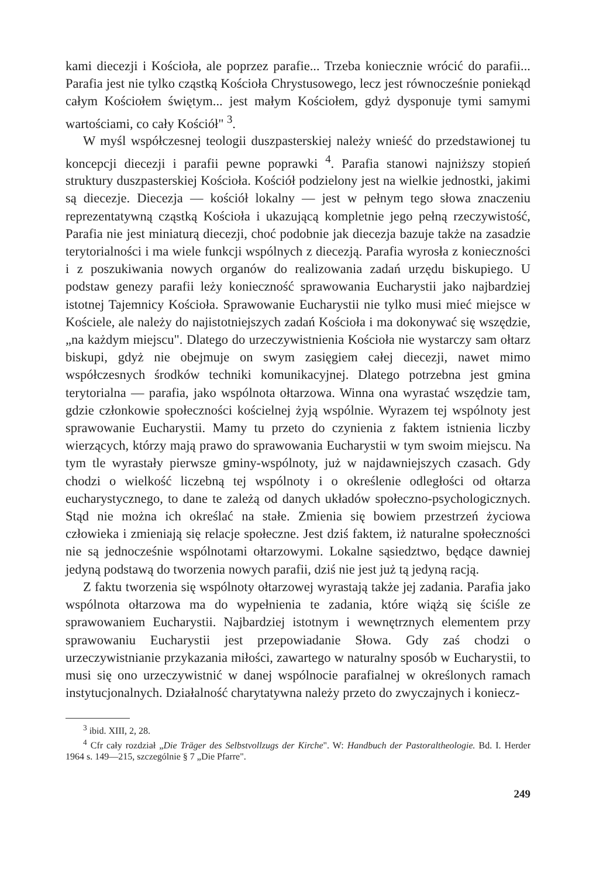kami diecezji i Kościoła, ale poprzez parafie... Trzeba koniecznie wrócić do parafii... Parafia jest nie tylko cząstką Kościoła Chrystusowego, lecz jest równocześnie poniekąd całym Kościołem świętym... jest małym Kościołem, gdyż dysponuje tymi samymi wartościami, co cały Kościół" <sup>3</sup>.
W myśl współczesnej teologii duszpasterskiej należy wnieść do przedstawionej tu koncepcji diecezji i parafii pewne poprawki <sup>4</sup>. Parafia stanowi najniższy stopień struktury duszpasterskiej Kościoła. Kościół podzielony jest na wielkie jednostki, jakimi są diecezje. Diecezja — kościół lokalny — jest w pełnym tego słowa znaczeniu reprezentatywną cząstką Kościoła i ukazującą kompletnie jego pełną rzeczywistość, Parafia nie jest miniaturą diecezji, choć podobnie jak diecezja bazuje także na zasadzie terytorialności i ma wiele funkcji wspólnych z diecezją. Parafia wyrosła z konieczności i z poszukiwania nowych organów do realizowania zadań urzędu biskupiego. U podstaw genezy parafii leży konieczność sprawowania Eucharystii jako najbardziej istotnej Tajemnicy Kościoła. Sprawowanie Eucharystii nie tylko musi mieć miejsce w Kościele, ale należy do najistotniejszych zadań Kościoła i ma dokonywać się wszędzie, „na każdym miejscu". Dlatego do urzeczywistnienia Kościoła nie wystarczy sam ołtarz biskupi, gdyż nie obejmuje on swym zasięgiem całej diecezji, nawet mimo współczesnych środków techniki komunikacyjnej. Dlatego potrzebna jest gmina terytorialna — parafia, jako wspólnota ołtarzowa. Winna ona wyrastać wszędzie tam, gdzie członkowie społeczności kościelnej żyją wspólnie. Wyrazem tej wspólnoty jest sprawowanie Eucharystii. Mamy tu przeto do czynienia z faktem istnienia liczby wierzących, którzy mają prawo do sprawowania Eucharystii w tym swoim miejscu. Na tym tle wyrastały pierwsze gminy-wspólnoty, już w najdawniejszych czasach. Gdy chodzi o wielkość liczebną tej wspólnoty i o określenie odległości od ołtarza eucharystycznego, to dane te zależą od danych układów społeczno-psychologicznych. Stąd nie można ich określać na stałe. Zmienia się bowiem przestrzeń życiowa człowieka i zmieniają się relacje społeczne. Jest dziś faktem, iż naturalne społeczności nie są jednocześnie wspólnotami ołtarzowymi. Lokalne sąsiedztwo, będące dawniej jedyną podstawą do tworzenia nowych parafii, dziś nie jest już tą jedyną racją.
Z faktu tworzenia się wspólnoty ołtarzowej wyrastają także jej zadania. Parafia jako wspólnota ołtarzowa ma do wypełnienia te zadania, które wiążą się ściśle ze sprawowaniem Eucharystii. Najbardziej istotnym i wewnętrznych elementem przy sprawowaniu Eucharystii jest przepowiadanie Słowa. Gdy zaś chodzi o urzeczywistnianie przykazania miłości, zawartego w naturalny sposób w Eucharystii, to musi się ono urzeczywistnić w danej wspólnocie parafialnej w określonych ramach instytucjonalnych. Działalność charytatywna należy przeto do zwyczajnych i koniecz-
<sup>3</sup> ibid. XIII, 2, 28.
<sup>4</sup> Cfr cały rozdział „Die Träger des Selbstvollzugs der Kirche". W: Handbuch der Pastoraltheologie. Bd. I. Herder 1964 s. 149—215, szczególnie § 7 „Die Pfarre".
249